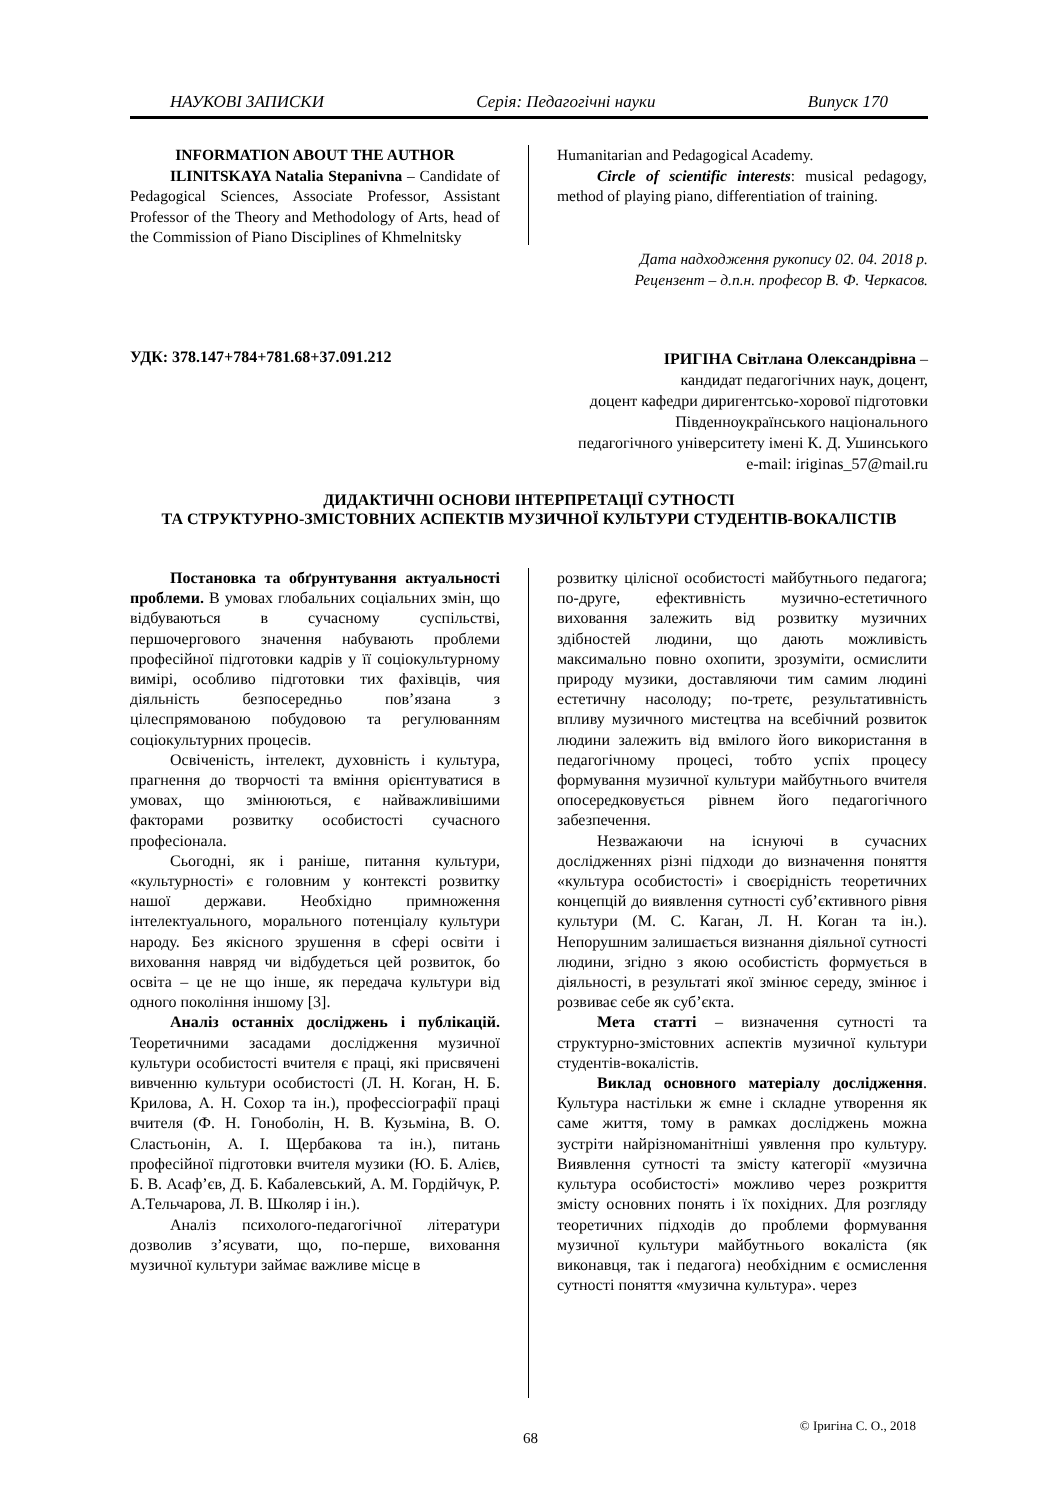НАУКОВІ ЗАПИСКИ Серія: Педагогічні науки Випуск 170
INFORMATION ABOUT THE AUTHOR
ILINITSKAYA Natalia Stepanivna – Candidate of Pedagogical Sciences, Associate Professor, Assistant Professor of the Theory and Methodology of Arts, head of the Commission of Piano Disciplines of Khmelnitsky
Humanitarian and Pedagogical Academy.
Circle of scientific interests: musical pedagogy, method of playing piano, differentiation of training.
Дата надходження рукопису 02. 04. 2018 р.
Рецензент – д.п.н. професор В. Ф. Черкасов.
УДК: 378.147+784+781.68+37.091.212
ІРИГІНА Світлана Олександрівна –
кандидат педагогічних наук, доцент,
доцент кафедри диригентсько-хорової підготовки
Південноукраїнського національного
педагогічного університету імені К. Д. Ушинського
e-mail: iriginas_57@mail.ru
ДИДАКТИЧНІ ОСНОВИ ІНТЕРПРЕТАЦІЇ СУТНОСТІ
ТА СТРУКТУРНО-ЗМІСТОВНИХ АСПЕКТІВ МУЗИЧНОЇ КУЛЬТУРИ СТУДЕНТІВ-ВОКАЛІСТІВ
Постановка та обґрунтування актуальності проблеми. В умовах глобальних соціальних змін, що відбуваються в сучасному суспільстві, першочергового значення набувають проблеми професійної підготовки кадрів у її соціокультурному вимірі, особливо підготовки тих фахівців, чия діяльність безпосередньо пов’язана з цілеспрямованою побудовою та регулюванням соціокультурних процесів.
Освіченість, інтелект, духовність і культура, прагнення до творчості та вміння орієнтуватися в умовах, що змінюються, є найважливішими факторами розвитку особистості сучасного професіонала.
Сьогодні, як і раніше, питання культури, «культурності» є головним у контексті розвитку нашої держави. Необхідно примноження інтелектуального, морального потенціалу культури народу. Без якісного зрушення в сфері освіти і виховання навряд чи відбудеться цей розвиток, бо освіта – це не що інше, як передача культури від одного покоління іншому [3].
Аналіз останніх досліджень і публікацій. Теоретичними засадами дослідження музичної культури особистості вчителя є праці, які присвячені вивченню культури особистості (Л. Н. Коган, Н. Б. Крилова, А. Н. Сохор та ін.), профессіографії праці вчителя (Ф. Н. Гоноболін, Н. В. Кузьміна, В. О. Сластьонін, А. І. Щербакова та ін.), питань професійної підготовки вчителя музики (Ю. Б. Алієв, Б. В. Асаф’єв, Д. Б. Кабалевський, А. М. Гордійчук, Р. А.Тельчарова, Л. В. Школяр і ін.).
Аналіз психолого-педагогічної літератури дозволив з’ясувати, що, по-перше, виховання музичної культури займає важливе місце в
розвитку цілісної особистості майбутнього педагога; по-друге, ефективність музично-естетичного виховання залежить від розвитку музичних здібностей людини, що дають можливість максимально повно охопити, зрозуміти, осмислити природу музики, доставляючи тим самим людині естетичну насолоду; по-третє, результативність впливу музичного мистецтва на всебічний розвиток людини залежить від вмілого його використання в педагогічному процесі, тобто успіх процесу формування музичної культури майбутнього вчителя опосередковується рівнем його педагогічного забезпечення.
Незважаючи на існуючі в сучасних дослідженнях різні підходи до визначення поняття «культура особистості» і своєрідність теоретичних концепцій до виявлення сутності суб’єктивного рівня культури (М. С. Каган, Л. Н. Коган та ін.). Непорушним залишається визнання діяльної сутності людини, згідно з якою особистість формується в діяльності, в результаті якої змінює середу, змінює і розвиває себе як суб’єкта.
Мета статті – визначення сутності та структурно-змістовних аспектів музичної культури студентів-вокалістів.
Виклад основного матеріалу дослідження. Культура настільки ж ємне і складне утворення як саме життя, тому в рамках досліджень можна зустріти найрізноманітніші уявлення про культуру. Виявлення сутності та змісту категорії «музична культура особистості» можливо через розкриття змісту основних понять і їх похідних. Для розгляду теоретичних підходів до проблеми формування музичної культури майбутнього вокаліста (як виконавця, так і педагога) необхідним є осмислення сутності поняття «музична культура». через
© Іригіна С. О., 2018
68